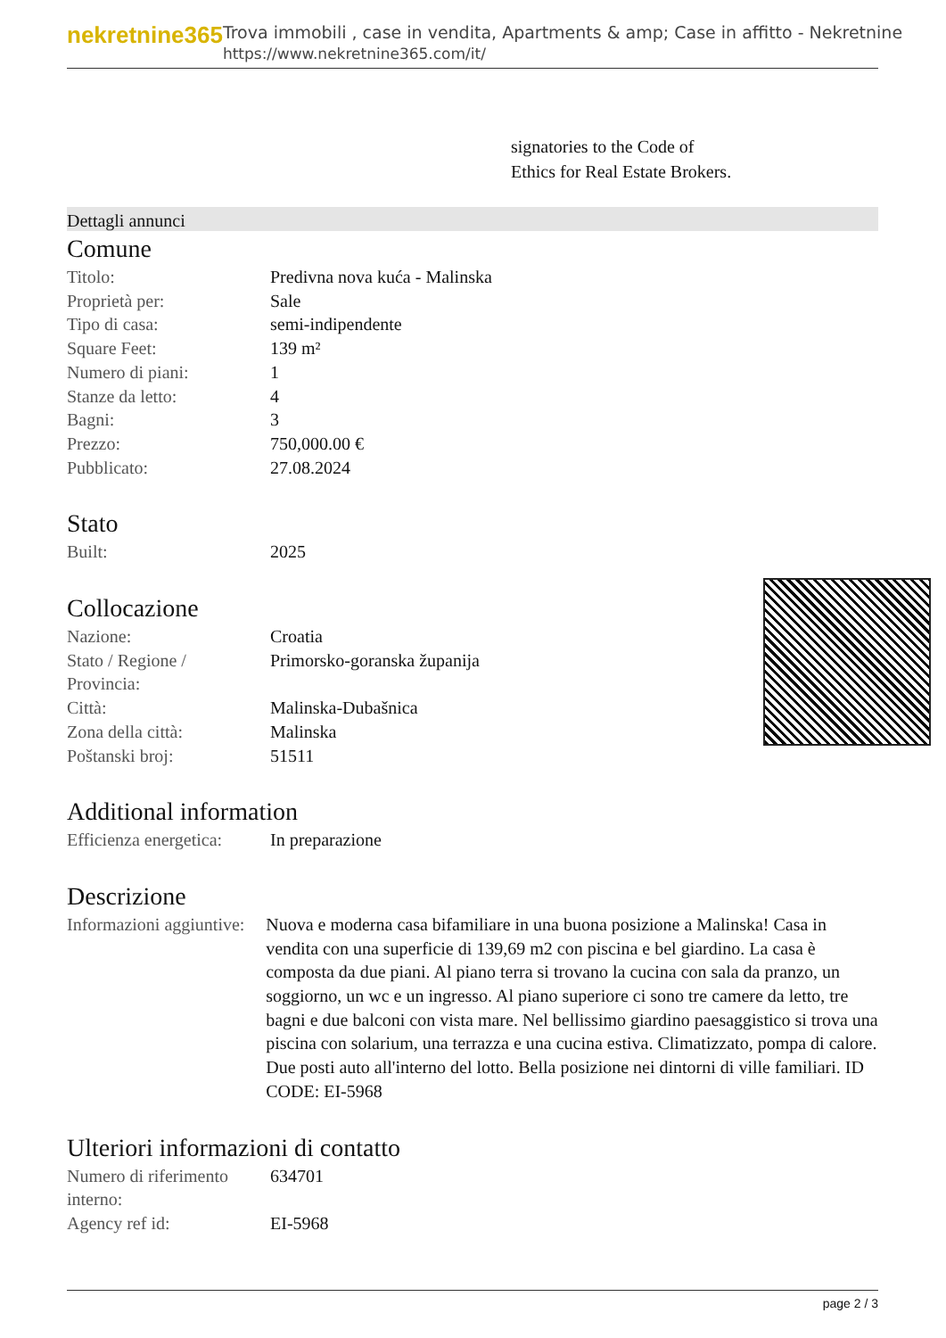nekretnine365
Trova immobili , case in vendita, Apartments & amp; Case in affitto - Nekretnine
https://www.nekretnine365.com/it/
signatories to the Code of
Ethics for Real Estate Brokers.
Dettagli annunci
Comune
| Titolo: | Predivna nova kuća - Malinska |
| Proprietà per: | Sale |
| Tipo di casa: | semi-indipendente |
| Square Feet: | 139 m² |
| Numero di piani: | 1 |
| Stanze da letto: | 4 |
| Bagni: | 3 |
| Prezzo: | 750,000.00 € |
| Pubblicato: | 27.08.2024 |
Stato
| Built: | 2025 |
Collocazione
| Nazione: | Croatia |
| Stato / Regione / Provincia: | Primorsko-goranska županija |
| Città: | Malinska-Dubašnica |
| Zona della città: | Malinska |
| Poštanski broj: | 51511 |
Additional information
| Efficienza energetica: | In preparazione |
Descrizione
| Informazioni aggiuntive: | Nuova e moderna casa bifamiliare in una buona posizione a Malinska! Casa in vendita con una superficie di 139,69 m2 con piscina e bel giardino. La casa è composta da due piani. Al piano terra si trovano la cucina con sala da pranzo, un soggiorno, un wc e un ingresso. Al piano superiore ci sono tre camere da letto, tre bagni e due balconi con vista mare. Nel bellissimo giardino paesaggistico si trova una piscina con solarium, una terrazza e una cucina estiva. Climatizzato, pompa di calore. Due posti auto all'interno del lotto. Bella posizione nei dintorni di ville familiari. ID CODE: EI-5968 |
Ulteriori informazioni di contatto
| Numero di riferimento interno: | 634701 |
| Agency ref id: | EI-5968 |
page 2 / 3